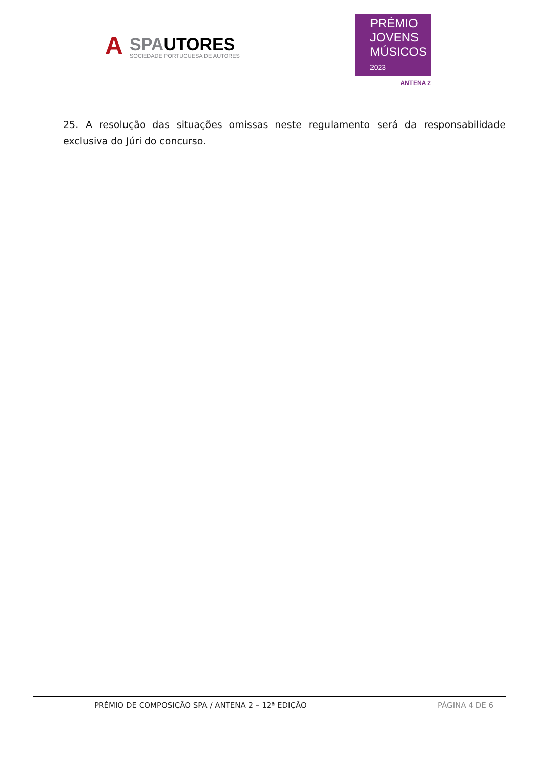A
SPAUTORES
SOCIEDADE PORTUGUESA DE AUTORES
PRÉMIO
JOVENS
MÚSICOS 2023
ANTENA 2
25. A resolução das situações omissas neste regulamento será da responsabilidade exclusiva do Júri do concurso.
PRÉMIO DE COMPOSIÇÃO SPA / ANTENA 2 – 12ª EDIÇÃO PÁGINA 4 DE 6